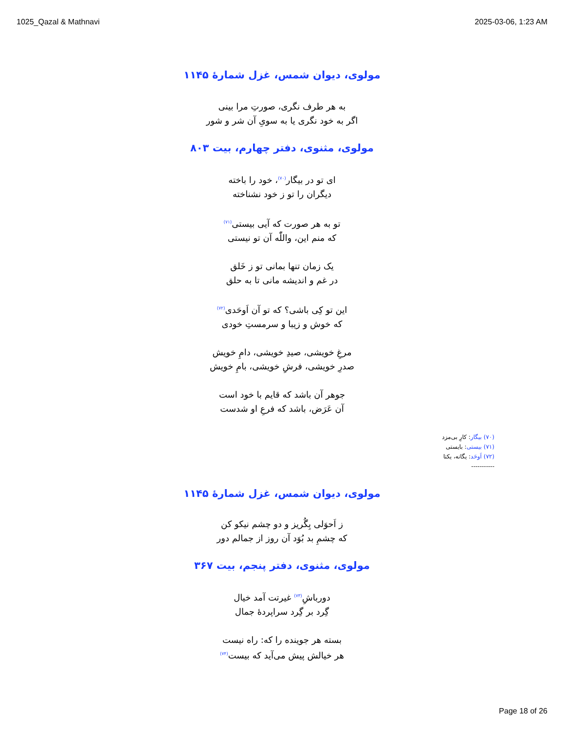1025_Qazal & Mathnavi 2025-03-06, 1:23 AM
مولوی، دیوان شمس، غزل شمارهٔ ۱۱۴۵
به هر طرف نگری، صورتِ مرا بینی
اگر به خود نگری یا به سویِ آن شر و شور
مولوی، مثنوی، دفتر چهارم، بیت ۸۰۳
ای تو در بیگار<sup>(۷۰)</sup>، خود را باخته
دیگران را تو ز خود نشناخته
تو به هر صورت که آیی بیستی<sup>(۷۱)</sup>
که منم این، واللّٰه آن تو نیستی
یک زمان تنها بمانی تو ز خَلق
در غم و اندیشه مانی تا به حلق
این تو کِی باشی؟ که تو آن اَوحَدی<sup>(۷۲)</sup>
که خوش و زیبا و سرمستِ خودی
مرغِ خویشی، صیدِ خویشی، دامِ خویش
صدرِ خویشی، فرشِ خویشی، بامِ خویش
جوهر آن باشد که قایم با خود است
آن عَرَض، باشد که فرعِ او شدست
(۷۰) بیگار: کارِ بی‌مزد
(۷۱) بیستی: بایستی
(۷۲) اَوحَد: یگانه، یکتا
-----------
مولوی، دیوان شمس، غزل شمارهٔ ۱۱۴۵
ز اَحوَلی بِگُریز و دو چشم نیکو کن
که چشمِ بد بُوَد آن روز از جمالم دور
مولوی، مثنوی، دفتر پنجم، بیت ۳۶۷
دورباشِ<sup>(۷۳)</sup> غیرتت آمد خیال
گِرد بر گِرد سراپردهٔ جمال
بسته هر جوینده را که: راه نیست
هر خیالش پیش می‌آید که بیست<sup>(۷۴)</sup>
Page 18 of 26